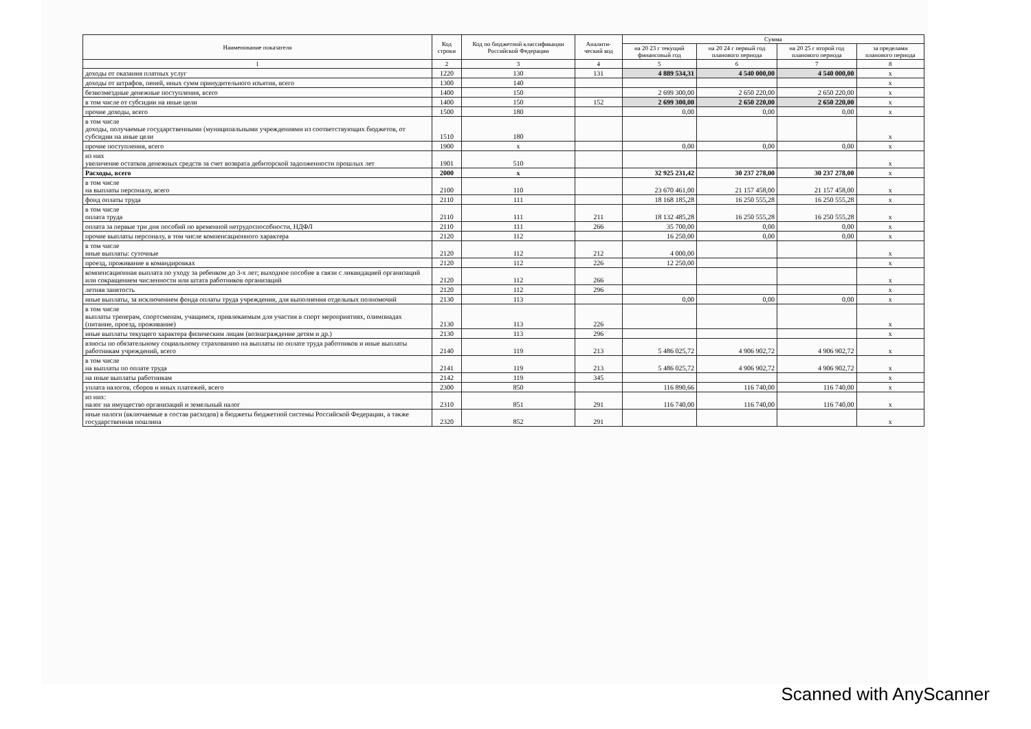| Наименование показателя | Код строки | Код по бюджетной классификации Российской Федерации | Аналити-ческий код | Сумма | | | |
| --- | --- | --- | --- | --- | --- | --- | --- |
| | | | | на 20 23 г текущий финансовый год | на 20 24 г первый год планового периода | на 20 25 г второй год планового периода | за пределами планового периода |
| 1 | 2 | 3 | 4 | 5 | 6 | 7 | 8 |
| доходы от оказания платных услуг | 1220 | 130 | 131 | 4 889 534,31 | 4 540 000,00 | 4 540 000,00 | х |
| доходы от штрафов, пеней, иных сумм принудительного изъятия, всего | 1300 | 140 | | | | | х |
| безвозмездные денежные поступления, всего | 1400 | 150 | | 2 699 300,00 | 2 650 220,00 | 2 650 220,00 | х |
| в том числе от субсидии на иные цели | 1400 | 150 | 152 | 2 699 300,00 | 2 650 220,00 | 2 650 220,00 | х |
| прочие доходы, всего | 1500 | 180 | | 0,00 | 0,00 | 0,00 | х |
| в том числе доходы, получаемые государственными (муниципальными учреждениями из соответствующих бюджетов, от субсидии на иные цели | 1510 | 180 | | | | | х |
| прочие поступления, всего | 1900 | х | | 0,00 | 0,00 | 0,00 | х |
| из них увеличение остатков денежных средств за счет возврата дебиторской задолженности прошлых лет | 1901 | 510 | | | | | х |
| Расходы, всего | 2000 | х | | 32 925 231,42 | 30 237 278,00 | 30 237 278,00 | х |
| в том числе на выплаты персоналу, всего | 2100 | 110 | | 23 670 461,00 | 21 157 458,00 | 21 157 458,00 | х |
| фонд оплаты труда | 2110 | 111 | | 18 168 185,28 | 16 250 555,28 | 16 250 555,28 | х |
| в том числе оплата труда | 2110 | 111 | 211 | 18 132 485,28 | 16 250 555,28 | 16 250 555,28 | х |
| оплата за первые три дня пособий по временной нетрудоспособности, НДФЛ | 2110 | 111 | 266 | 35 700,00 | 0,00 | 0,00 | х |
| прочие выплаты персоналу, в том числе компенсационного характера | 2120 | 112 | | 16 250,00 | 0,00 | 0,00 | х |
| в том числе иные выплаты: суточные | 2120 | 112 | 212 | 4 000,00 | | | х |
| проезд, проживание в командировках | 2120 | 112 | 226 | 12 250,00 | | | х |
| компенсационная выплата по уходу за ребенком до 3-х лет; выходное пособие в связи с ликвидацией организаций или сокращением численности или штата работников организаций | 2120 | 112 | 266 | | | | х |
| летняя занятость | 2120 | 112 | 296 | | | | х |
| иные выплаты, за исключением фонда оплаты труда учреждения, для выполнения отдельных полномочий | 2130 | 113 | | 0,00 | 0,00 | 0,00 | х |
| в том числе выплаты тренерам, спортсменам, учащимся, привлекаемым для участия в спорт мероприятиях, олимпиадах (питание, проезд, проживание) | 2130 | 113 | 226 | | | | х |
| иные выплаты текущего характера физическим лицам (вознаграждение детям и др.) | 2130 | 113 | 296 | | | | х |
| взносы по обязательному социальному страхованию на выплаты по оплате труда работников и иные выплаты работникам учреждений, всего | 2140 | 119 | 213 | 5 486 025,72 | 4 906 902,72 | 4 906 902,72 | х |
| в том числе на выплаты по оплате труда | 2141 | 119 | 213 | 5 486 025,72 | 4 906 902,72 | 4 906 902,72 | х |
| на иные выплаты работникам | 2142 | 119 | 345 | | | | х |
| уплата налогов, сборов и иных платежей, всего | 2300 | 850 | | 116 890,66 | 116 740,00 | 116 740,00 | х |
| из них: налог на имущество организаций и земельный налог | 2310 | 851 | 291 | 116 740,00 | 116 740,00 | 116 740,00 | х |
| иные налоги (включаемые в состав расходов) в бюджеты бюджетной системы Российской Федерации, а также государственная пошлина | 2320 | 852 | 291 | | | | х |
Scanned with AnyScanner